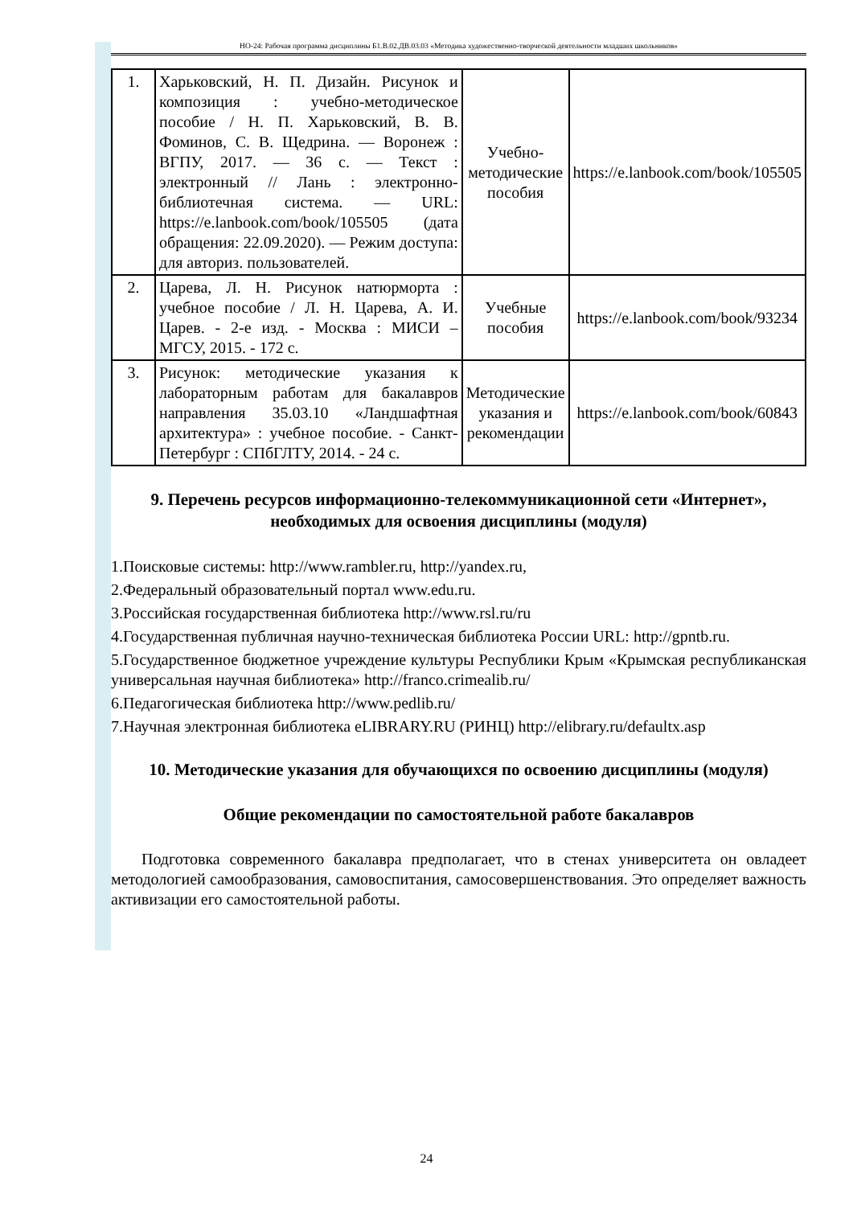НО-24: Рабочая программа дисциплины Б1.В.02.ДВ.03.03 «Методика художественно-творческой деятельности младших школьников»
| 1. | Харьковский, Н. П. Дизайн. Рисунок и композиция : учебно-методическое пособие / Н. П. Харьковский, В. В. Фоминов, С. В. Щедрина. — Воронеж : ВГПУ, 2017. — 36 с. — Текст : электронный // Лань : электронно-библиотечная система. — URL: https://e.lanbook.com/book/105505 (дата обращения: 22.09.2020). — Режим доступа: для авториз. пользователей. | Учебно-методические пособия | https://e.lanbook.com/book/105505 |
| 2. | Царева, Л. Н. Рисунок натюрморта : учебное пособие / Л. Н. Царева, А. И. Царев. - 2-е изд. - Москва : МИСИ – МГСУ, 2015. - 172 с. | Учебные пособия | https://e.lanbook.com/book/93234 |
| 3. | Рисунок: методические указания к лабораторным работам для бакалавров направления 35.03.10 «Ландшафтная архитектура» : учебное пособие. - Санкт-Петербург : СПбГЛТУ, 2014. - 24 с. | Методические указания и рекомендации | https://e.lanbook.com/book/60843 |
9. Перечень ресурсов информационно-телекоммуникационной сети «Интернет», необходимых для освоения дисциплины (модуля)
1.Поисковые системы: http://www.rambler.ru, http://yandex.ru,
2.Федеральный образовательный портал www.edu.ru.
3.Российская государственная библиотека http://www.rsl.ru/ru
4.Государственная публичная научно-техническая библиотека России URL: http://gpntb.ru.
5.Государственное бюджетное учреждение культуры Республики Крым «Крымская республиканская универсальная научная библиотека» http://franco.crimealib.ru/
6.Педагогическая библиотека http://www.pedlib.ru/
7.Научная электронная библиотека eLIBRARY.RU (РИНЦ) http://elibrary.ru/defaultx.asp
10. Методические указания для обучающихся по освоению дисциплины (модуля)
Общие рекомендации по самостоятельной работе бакалавров
Подготовка современного бакалавра предполагает, что в стенах университета он овладеет методологией самообразования, самовоспитания, самосовершенствования. Это определяет важность активизации его самостоятельной работы.
24